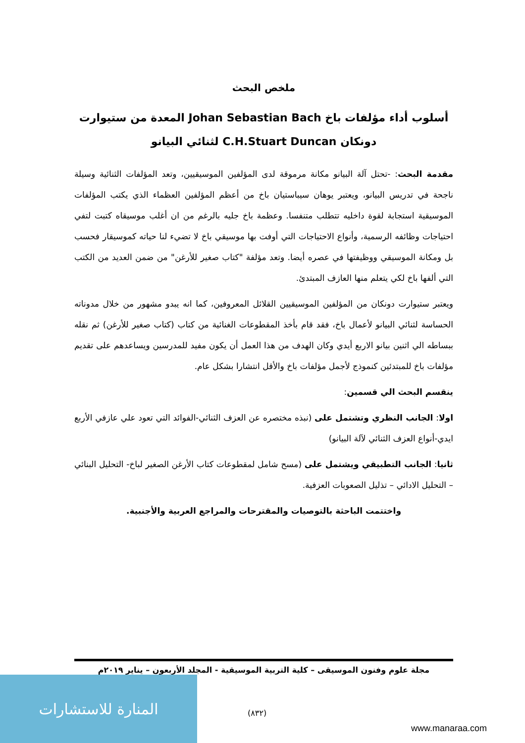ملخص البحث
أسلوب أداء مؤلفات باخ Johan Sebastian Bach المعدة من ستيوارت دونكان C.H.Stuart Duncan لثنائي البيانو
مقدمة البحث: -تحتل آلة البيانو مكانة مرموقة لدى المؤلفين الموسيقيين، وتعد المؤلفات الثنائية وسيلة ناجحة في تدريس البيانو، ويعتبر يوهان سيباستيان باخ من أعظم المؤلفين العظماء الذي يكتب المؤلفات الموسيقية استجابة لقوة داخليه تتطلب متنفسا. وعظمة باخ جليه بالرغم من ان أغلب موسيقاه كتبت لتفي احتياجات وظائفه الرسمية، وأنواع الاحتياجات التي أوفت بها موسيقي باخ لا تضيء لنا حياته كموسيقار فحسب بل ومكانة الموسيقي ووظيفتها في عصره أيضا. وتعد مؤلفة "كتاب صغير للأرغن" من ضمن العديد من الكتب التي ألفها باخ لكي يتعلم منها العازف المبتدئ.
ويعتبر ستيوارت دونكان من المؤلفين الموسيقيين القلائل المعروفين، كما انه يبدو مشهور من خلال مدوناته الحساسة لثنائي البيانو لأعمال باخ، فقد قام بأخذ المقطوعات الغنائية من كتاب (كتاب صغير للأرغن) ثم نقله ببساطه الي اثنين بيانو الاربع أيدي وكان الهدف من هذا العمل أن يكون مفيد للمدرسين ويساعدهم على تقديم مؤلفات باخ للمبتدئين كنموذج لأجمل مؤلفات باخ والأقل انتشارا بشكل عام.
ينقسم البحث الي قسمين:
اولا: الجانب النظري وتشتمل على (نبذه مختصره عن العزف الثنائي-الفوائد التي تعود علي عازفي الأربع ايدي-أنواع العزف الثنائي لآلة البيانو)
ثانيا: الجانب التطبيقي ويشتمل على (مسح شامل لمقطوعات كتاب الأرغن الصغير لباخ- التحليل البنائي – التحليل الادائي – تذليل الصعوبات العزفية.
واختتمت الباحثة بالتوصيات والمقترحات والمراجع العربية والأجنبية.
مجلة علوم وفنون الموسيقى – كلية التربية الموسيقية - المجلد الأربعون – يناير ٢٠١٩م
(٨٣٢)
المنارة للاستشارات
www.manaraa.com